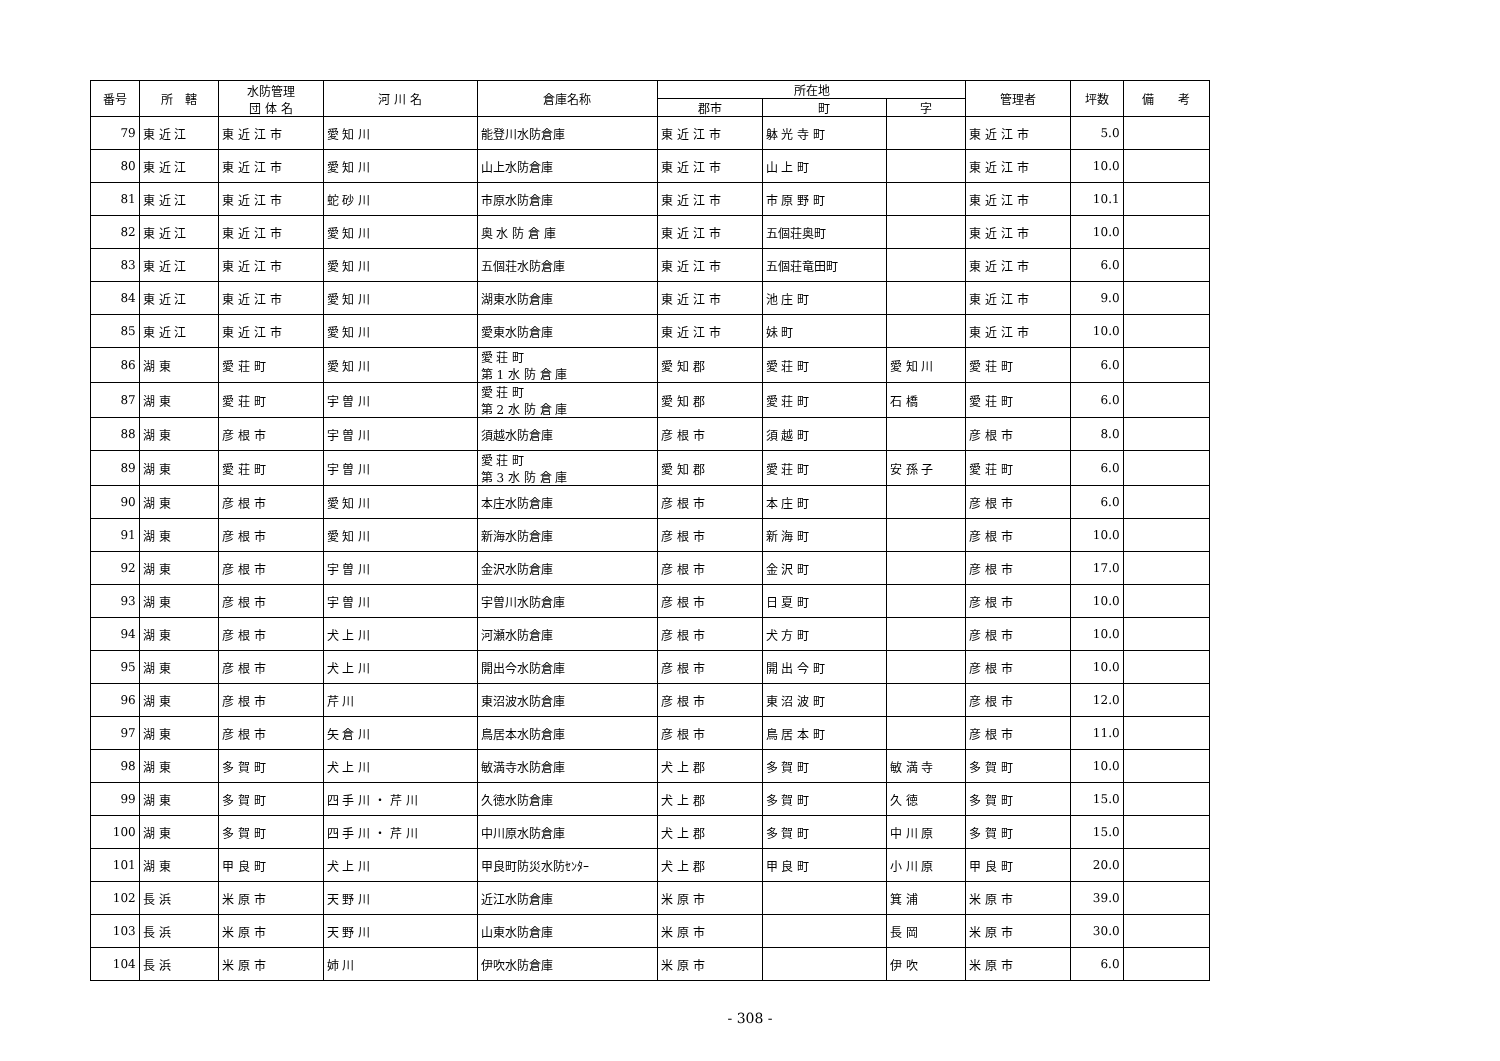| 番号 | 所 轄 | 水防管理 団 体 名 | 河 川 名 | 倉庫名称 | 所在地 | | | 管理者 | 坪数 | 備 考 |
| --- | --- | --- | --- | --- | --- | --- | --- | --- | --- | --- |
| | | | | | 郡市 | 町 | 字 | | | |
| 79 | 東 近 江 | 東 近 江 市 | 愛 知 川 | 能登川水防倉庫 | 東 近 江 市 | 躰 光 寺 町 | | 東 近 江 市 | 5.0 | |
| 80 | 東 近 江 | 東 近 江 市 | 愛 知 川 | 山上水防倉庫 | 東 近 江 市 | 山 上 町 | | 東 近 江 市 | 10.0 | |
| 81 | 東 近 江 | 東 近 江 市 | 蛇 砂 川 | 市原水防倉庫 | 東 近 江 市 | 市 原 野 町 | | 東 近 江 市 | 10.1 | |
| 82 | 東 近 江 | 東 近 江 市 | 愛 知 川 | 奥 水 防 倉 庫 | 東 近 江 市 | 五個荘奥町 | | 東 近 江 市 | 10.0 | |
| 83 | 東 近 江 | 東 近 江 市 | 愛 知 川 | 五個荘水防倉庫 | 東 近 江 市 | 五個荘竜田町 | | 東 近 江 市 | 6.0 | |
| 84 | 東 近 江 | 東 近 江 市 | 愛 知 川 | 湖東水防倉庫 | 東 近 江 市 | 池 庄 町 | | 東 近 江 市 | 9.0 | |
| 85 | 東 近 江 | 東 近 江 市 | 愛 知 川 | 愛東水防倉庫 | 東 近 江 市 | 妹 町 | | 東 近 江 市 | 10.0 | |
| 86 | 湖 東 | 愛 荘 町 | 愛 知 川 | 愛 荘 町 第 1 水 防 倉 庫 | 愛 知 郡 | 愛 荘 町 | 愛 知 川 | 愛 荘 町 | 6.0 | |
| 87 | 湖 東 | 愛 荘 町 | 宇 曽 川 | 愛 荘 町 第 2 水 防 倉 庫 | 愛 知 郡 | 愛 荘 町 | 石 橋 | 愛 荘 町 | 6.0 | |
| 88 | 湖 東 | 彦 根 市 | 宇 曽 川 | 須越水防倉庫 | 彦 根 市 | 須 越 町 | | 彦 根 市 | 8.0 | |
| 89 | 湖 東 | 愛 荘 町 | 宇 曽 川 | 愛 荘 町 第 3 水 防 倉 庫 | 愛 知 郡 | 愛 荘 町 | 安 孫 子 | 愛 荘 町 | 6.0 | |
| 90 | 湖 東 | 彦 根 市 | 愛 知 川 | 本庄水防倉庫 | 彦 根 市 | 本 庄 町 | | 彦 根 市 | 6.0 | |
| 91 | 湖 東 | 彦 根 市 | 愛 知 川 | 新海水防倉庫 | 彦 根 市 | 新 海 町 | | 彦 根 市 | 10.0 | |
| 92 | 湖 東 | 彦 根 市 | 宇 曽 川 | 金沢水防倉庫 | 彦 根 市 | 金 沢 町 | | 彦 根 市 | 17.0 | |
| 93 | 湖 東 | 彦 根 市 | 宇 曽 川 | 宇曽川水防倉庫 | 彦 根 市 | 日 夏 町 | | 彦 根 市 | 10.0 | |
| 94 | 湖 東 | 彦 根 市 | 犬 上 川 | 河瀬水防倉庫 | 彦 根 市 | 犬 方 町 | | 彦 根 市 | 10.0 | |
| 95 | 湖 東 | 彦 根 市 | 犬 上 川 | 開出今水防倉庫 | 彦 根 市 | 開 出 今 町 | | 彦 根 市 | 10.0 | |
| 96 | 湖 東 | 彦 根 市 | 芹 川 | 東沼波水防倉庫 | 彦 根 市 | 東 沼 波 町 | | 彦 根 市 | 12.0 | |
| 97 | 湖 東 | 彦 根 市 | 矢 倉 川 | 鳥居本水防倉庫 | 彦 根 市 | 鳥 居 本 町 | | 彦 根 市 | 11.0 | |
| 98 | 湖 東 | 多 賀 町 | 犬 上 川 | 敏満寺水防倉庫 | 犬 上 郡 | 多 賀 町 | 敏 満 寺 | 多 賀 町 | 10.0 | |
| 99 | 湖 東 | 多 賀 町 | 四 手 川 ・ 芹 川 | 久徳水防倉庫 | 犬 上 郡 | 多 賀 町 | 久 徳 | 多 賀 町 | 15.0 | |
| 100 | 湖 東 | 多 賀 町 | 四 手 川 ・ 芹 川 | 中川原水防倉庫 | 犬 上 郡 | 多 賀 町 | 中 川 原 | 多 賀 町 | 15.0 | |
| 101 | 湖 東 | 甲 良 町 | 犬 上 川 | 甲良町防災水防ｾﾝﾀｰ | 犬 上 郡 | 甲 良 町 | 小 川 原 | 甲 良 町 | 20.0 | |
| 102 | 長 浜 | 米 原 市 | 天 野 川 | 近江水防倉庫 | 米 原 市 | | 箕 浦 | 米 原 市 | 39.0 | |
| 103 | 長 浜 | 米 原 市 | 天 野 川 | 山東水防倉庫 | 米 原 市 | | 長 岡 | 米 原 市 | 30.0 | |
| 104 | 長 浜 | 米 原 市 | 姉 川 | 伊吹水防倉庫 | 米 原 市 | | 伊 吹 | 米 原 市 | 6.0 | |
- 308 -